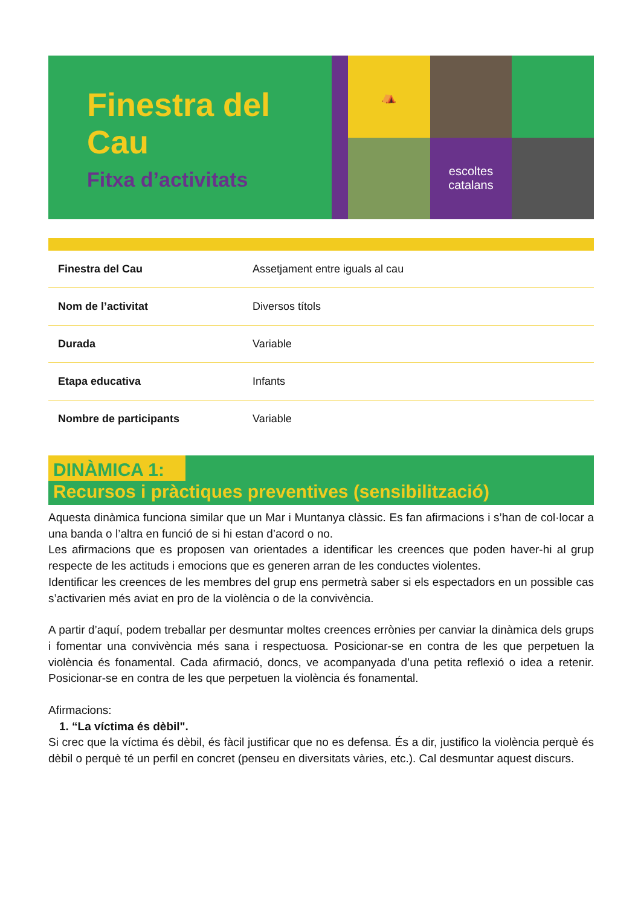Finestra del Cau
Fitxa d’activitats
⛺
escoltes
catalans
| Finestra del Cau | Assetjament entre iguals al cau |
| Nom de l’activitat | Diversos títols |
| Durada | Variable |
| Etapa educativa | Infants |
| Nombre de participants | Variable |
DINÀMICA 1:
Recursos i pràctiques preventives (sensibilització)
Aquesta dinàmica funciona similar que un Mar i Muntanya clàssic. Es fan afirmacions i s’han de col·locar a una banda o l’altra en funció de si hi estan d’acord o no.
Les afirmacions que es proposen van orientades a identificar les creences que poden haver-hi al grup respecte de les actituds i emocions que es generen arran de les conductes violentes.
Identificar les creences de les membres del grup ens permetrà saber si els espectadors en un possible cas s’activarien més aviat en pro de la violència o de la convivència.
A partir d’aquí, podem treballar per desmuntar moltes creences errònies per canviar la dinàmica dels grups i fomentar una convivència més sana i respectuosa. Posicionar-se en contra de les que perpetuen la violència és fonamental. Cada afirmació, doncs, ve acompanyada d’una petita reflexió o idea a retenir. Posicionar-se en contra de les que perpetuen la violència és fonamental.
Afirmacions:
1. “La víctima és dèbil".
Si crec que la víctima és dèbil, és fàcil justificar que no es defensa. És a dir, justifico la violència perquè és dèbil o perquè té un perfil en concret (penseu en diversitats vàries, etc.). Cal desmuntar aquest discurs.